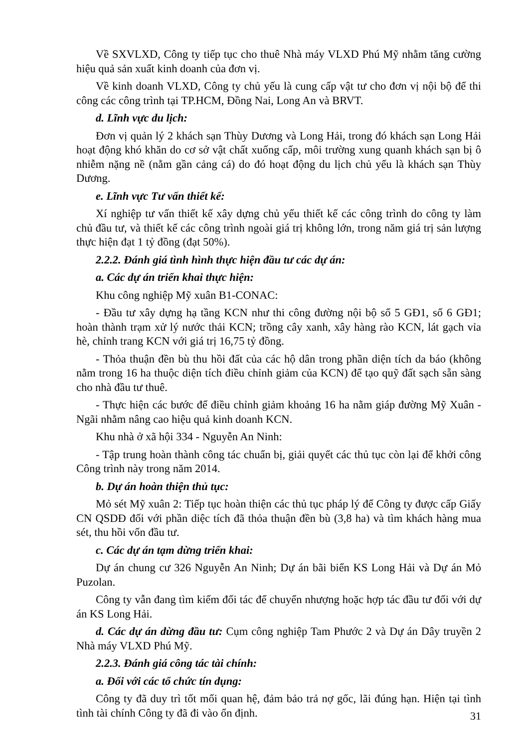Về SXVLXD, Công ty tiếp tục cho thuê Nhà máy VLXD Phú Mỹ nhằm tăng cường hiệu quả sản xuất kinh doanh của đơn vị.
Về kinh doanh VLXD, Công ty chủ yếu là cung cấp vật tư cho đơn vị nội bộ để thi công các công trình tại TP.HCM, Đồng Nai, Long An và BRVT.
d. Lĩnh vực du lịch:
Đơn vị quản lý 2 khách sạn Thùy Dương và Long Hải, trong đó khách sạn Long Hải hoạt động khó khăn do cơ sở vật chất xuống cấp, môi trường xung quanh khách sạn bị ô nhiễm nặng nề (nằm gần cảng cá) do đó hoạt động du lịch chủ yếu là khách sạn Thùy Dương.
e. Lĩnh vực Tư vấn thiết kế:
Xí nghiệp tư vấn thiết kế xây dựng chủ yếu thiết kế các công trình do công ty làm chủ đầu tư, và thiết kế các công trình ngoài giá trị không lớn, trong năm giá trị sản lượng thực hiện đạt 1 tỷ đồng (đạt 50%).
2.2.2. Đánh giá tình hình thực hiện đầu tư các dự án:
a. Các dự án triển khai thực hiện:
Khu công nghiệp Mỹ xuân B1-CONAC:
- Đầu tư xây dựng hạ tầng KCN như thi công đường nội bộ số 5 GĐ1, số 6 GĐ1; hoàn thành trạm xử lý nước thải KCN; trồng cây xanh, xây hàng rào KCN, lát gạch vỉa hè, chỉnh trang KCN với giá trị 16,75 tỷ đồng.
- Thỏa thuận đền bù thu hồi đất của các hộ dân trong phần diện tích da báo (không nằm trong 16 ha thuộc diện tích điều chỉnh giảm của KCN) để tạo quỹ đất sạch sẵn sàng cho nhà đầu tư thuê.
- Thực hiện các bước để điều chỉnh giảm khoảng 16 ha nằm giáp đường Mỹ Xuân - Ngãi nhằm nâng cao hiệu quả kinh doanh KCN.
Khu nhà ở xã hội 334 - Nguyễn An Ninh:
- Tập trung hoàn thành công tác chuẩn bị, giải quyết các thủ tục còn lại để khởi công Công trình này trong năm 2014.
b. Dự án hoàn thiện thủ tục:
Mỏ sét Mỹ xuân 2: Tiếp tục hoàn thiện các thủ tục pháp lý để Công ty được cấp Giấy CN QSDĐ đối với phần diệc tích đã thỏa thuận đền bù (3,8 ha) và tìm khách hàng mua sét, thu hồi vốn đầu tư.
c. Các dự án tạm dừng triển khai:
Dự án chung cư 326 Nguyễn An Ninh; Dự án bãi biển KS Long Hải và Dự án Mỏ Puzolan.
Công ty vẫn đang tìm kiếm đối tác để chuyển nhượng hoặc hợp tác đầu tư đối với dự án KS Long Hải.
d. Các dự án dừng đầu tư: Cụm công nghiệp Tam Phước 2 và Dự án Dây truyền 2 Nhà máy VLXD Phú Mỹ.
2.2.3. Đánh giá công tác tài chính:
a. Đối với các tổ chức tín dụng:
Công ty đã duy trì tốt mối quan hệ, đảm bảo trả nợ gốc, lãi đúng hạn. Hiện tại tình tình tài chính Công ty đã đi vào ổn định.
31